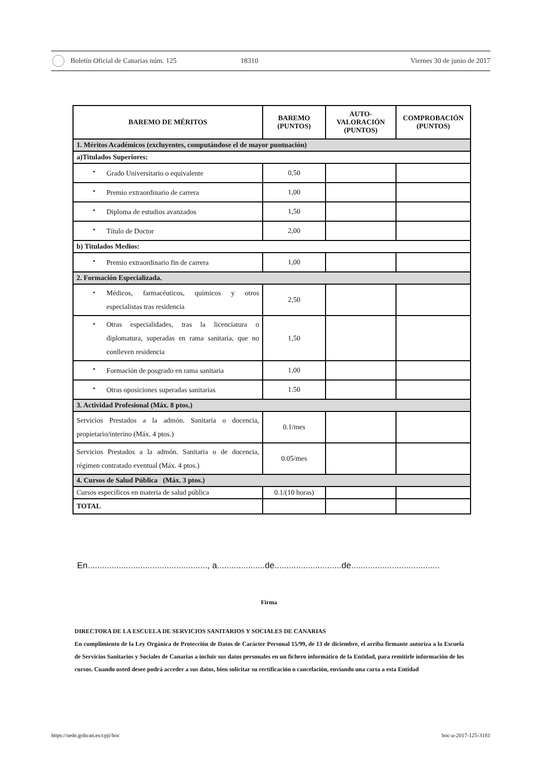Boletín Oficial de Canarias núm. 125
18310 Viernes 30 de junio de 2017
| BAREMO DE MÉRITOS | BAREMO (PUNTOS) | AUTO- VALORACIÓN (PUNTOS) | COMPROBACIÓN (PUNTOS) |
| --- | --- | --- | --- |
| 1. Méritos Académicos (excluyentes, computándose el de mayor puntuación) | | | |
| a)Titulados Superiores: | | | |
| • Grado Universitario o equivalente | 0,50 | | |
| • Premio extraordinario de carrera | 1,00 | | |
| • Diploma de estudios avanzados | 1,50 | | |
| • Título de Doctor | 2,00 | | |
| b) Titulados Medios: | | | |
| • Premio extraordinario fin de carrera | 1,00 | | |
| 2. Formación Especializada. | | | |
| • Médicos, farmacéuticos, químicos y otros especialistas tras residencia | 2,50 | | |
| • Otras especialidades, tras la licenciatura o diplomatura, superadas en rama sanitaria, que no conlleven residencia | 1,50 | | |
| • Formación de posgrado en rama sanitaria | 1,00 | | |
| • Otras oposiciones superadas sanitarias | 1.50 | | |
| 3. Actividad Profesional (Máx. 8 ptos.) | | | |
| Servicios Prestados a la admón. Sanitaria o docencia, propietario/interino (Máx. 4 ptos.) | 0.1/mes | | |
| Servicios Prestados a la admón. Sanitaria o de docencia, régimen contratado eventual (Máx. 4 ptos.) | 0.05/mes | | |
| 4. Cursos de Salud Pública (Máx. 3 ptos.) | | | |
| Cursos específicos en materia de salud pública | 0.1/(10 horas) | | |
| TOTAL | | | |
En.................................................., a....................de............................de.....................................
Firma
DIRECTORA DE LA ESCUELA DE SERVICIOS SANITARIOS Y SOCIALES DE CANARIAS
En cumplimiento de la Ley Orgánica de Protección de Datos de Carácter Personal 15/99, de 13 de diciembre, el arriba firmante autoriza a la Escuela de Servicios Sanitarios y Sociales de Canarias a incluir sus datos personales en un fichero informático de la Entidad, para remitirle información de los cursos. Cuando usted desee podrá acceder a sus datos, bien solicitar su rectificación o cancelación, enviando una carta a esta Entidad
https://sede.gobcan.es/cpji/boc boc-a-2017-125-3181